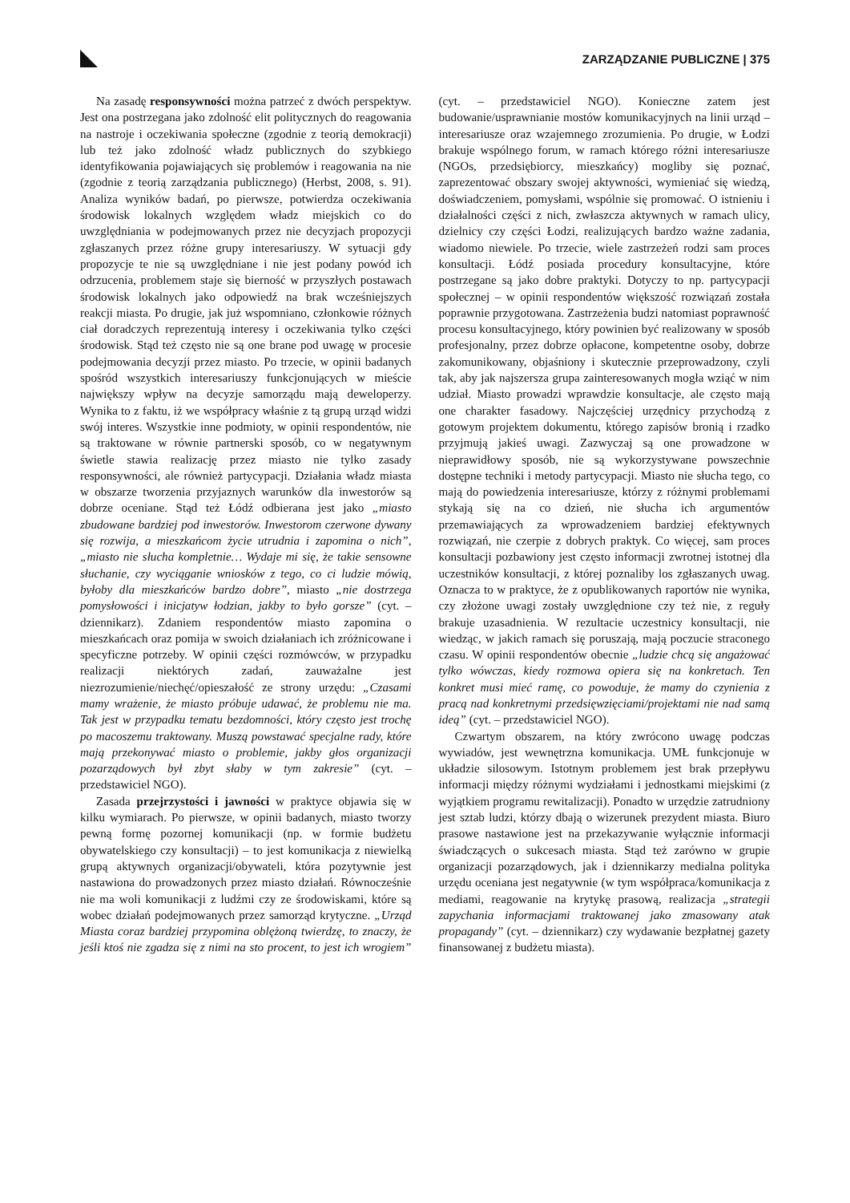ZARZĄDZANIE PUBLICZNE | 375
Na zasadę responsywności można patrzeć z dwóch perspektyw. Jest ona postrzegana jako zdolność elit politycznych do reagowania na nastroje i oczekiwania społeczne (zgodnie z teorią demokracji) lub też jako zdolność władz publicznych do szybkiego identyfikowania pojawiających się problemów i reagowania na nie (zgodnie z teorią zarządzania publicznego) (Herbst, 2008, s. 91). Analiza wyników badań, po pierwsze, potwierdza oczekiwania środowisk lokalnych względem władz miejskich co do uwzględniania w podejmowanych przez nie decyzjach propozycji zgłaszanych przez różne grupy interesariuszy. W sytuacji gdy propozycje te nie są uwzględniane i nie jest podany powód ich odrzucenia, problemem staje się bierność w przyszłych postawach środowisk lokalnych jako odpowiedź na brak wcześniejszych reakcji miasta. Po drugie, jak już wspomniano, członkowie różnych ciał doradczych reprezentują interesy i oczekiwania tylko części środowisk. Stąd też często nie są one brane pod uwagę w procesie podejmowania decyzji przez miasto. Po trzecie, w opinii badanych spośród wszystkich interesariuszy funkcjonujących w mieście największy wpływ na decyzje samorządu mają deweloperzy. Wynika to z faktu, iż we współpracy właśnie z tą grupą urząd widzi swój interes. Wszystkie inne podmioty, w opinii respondentów, nie są traktowane w równie partnerski sposób, co w negatywnym świetle stawia realizację przez miasto nie tylko zasady responsywności, ale również partycypacji. Działania władz miasta w obszarze tworzenia przyjaznych warunków dla inwestorów są dobrze oceniane. Stąd też Łódź odbierana jest jako „miasto zbudowane bardziej pod inwestorów. Inwestorom czerwone dywany się rozwija, a mieszkańcom życie utrudnia i zapomina o nich”, „miasto nie słucha kompletnie… Wydaje mi się, że takie sensowne słuchanie, czy wyciąganie wniosków z tego, co ci ludzie mówią, byłoby dla mieszkańców bardzo dobre”, miasto „nie dostrzega pomysłowości i inicjatyw łodzian, jakby to było gorsze” (cyt. – dziennikarz). Zdaniem respondentów miasto zapomina o mieszkańcach oraz pomija w swoich działaniach ich zróżnicowane i specyficzne potrzeby. W opinii części rozmówców, w przypadku realizacji niektórych zadań, zauważalne jest niezrozumienie/niechęć/opieszałość ze strony urzędu: „Czasami mamy wrażenie, że miasto próbuje udawać, że problemu nie ma. Tak jest w przypadku tematu bezdomności, który często jest trochę po macoszemu traktowany. Muszą powstawać specjalne rady, które mają przekonywać miasto o problemie, jakby głos organizacji pozarządowych był zbyt słaby w tym zakresie” (cyt. – przedstawiciel NGO).
Zasada przejrzystości i jawności w praktyce objawia się w kilku wymiarach. Po pierwsze, w opinii badanych, miasto tworzy pewną formę pozornej komunikacji (np. w formie budżetu obywatelskiego czy konsultacji) – to jest komunikacja z niewielką grupą aktywnych organizacji/obywateli, która pozytywnie jest nastawiona do prowadzonych przez miasto działań. Równocześnie nie ma woli komunikacji z ludźmi czy ze środowiskami, które są wobec działań podejmowanych przez samorząd krytyczne. „Urząd Miasta coraz bardziej przypomina oblężoną twierdzę, to znaczy, że jeśli ktoś nie zgadza się z nimi na sto procent, to jest ich wrogiem” (cyt. – przedstawiciel NGO). Konieczne zatem jest budowanie/usprawnianie mostów komunikacyjnych na linii urząd – interesariusze oraz wzajemnego zrozumienia. Po drugie, w Łodzi brakuje wspólnego forum, w ramach którego różni interesariusze (NGOs, przedsiębiorcy, mieszkańcy) mogliby się poznać, zaprezentować obszary swojej aktywności, wymieniać się wiedzą, doświadczeniem, pomysłami, wspólnie się promować. O istnieniu i działalności części z nich, zwłaszcza aktywnych w ramach ulicy, dzielnicy czy części Łodzi, realizujących bardzo ważne zadania, wiadomo niewiele. Po trzecie, wiele zastrzeżeń rodzi sam proces konsultacji. Łódź posiada procedury konsultacyjne, które postrzegane są jako dobre praktyki. Dotyczy to np. partycypacji społecznej – w opinii respondentów większość rozwiązań została poprawnie przygotowana. Zastrzeżenia budzi natomiast poprawność procesu konsultacyjnego, który powinien być realizowany w sposób profesjonalny, przez dobrze opłacone, kompetentne osoby, dobrze zakomunikowany, objaśniony i skutecznie przeprowadzony, czyli tak, aby jak najszersza grupa zainteresowanych mogła wziąć w nim udział. Miasto prowadzi wprawdzie konsultacje, ale często mają one charakter fasadowy. Najczęściej urzędnicy przychodzą z gotowym projektem dokumentu, którego zapisów bronią i rzadko przyjmują jakieś uwagi. Zazwyczaj są one prowadzone w nieprawidłowy sposób, nie są wykorzystywane powszechnie dostępne techniki i metody partycypacji. Miasto nie słucha tego, co mają do powiedzenia interesariusze, którzy z różnymi problemami stykają się na co dzień, nie słucha ich argumentów przemawiających za wprowadzeniem bardziej efektywnych rozwiązań, nie czerpie z dobrych praktyk. Co więcej, sam proces konsultacji pozbawiony jest często informacji zwrotnej istotnej dla uczestników konsultacji, z której poznaliby los zgłaszanych uwag. Oznacza to w praktyce, że z opublikowanych raportów nie wynika, czy złożone uwagi zostały uwzględnione czy też nie, z reguły brakuje uzasadnienia. W rezultacie uczestnicy konsultacji, nie wiedząc, w jakich ramach się poruszają, mają poczucie straconego czasu. W opinii respondentów obecnie „ludzie chcą się angażować tylko wówczas, kiedy rozmowa opiera się na konkretach. Ten konkret musi mieć ramę, co powoduje, że mamy do czynienia z pracą nad konkretnymi przedsięwzięciami/projektami nie nad samą ideą” (cyt. – przedstawiciel NGO).
Czwartym obszarem, na który zwrócono uwagę podczas wywiadów, jest wewnętrzna komunikacja. UMŁ funkcjonuje w układzie silosowym. Istotnym problemem jest brak przepływu informacji między różnymi wydziałami i jednostkami miejskimi (z wyjątkiem programu rewitalizacji). Ponadto w urzędzie zatrudniony jest sztab ludzi, którzy dbają o wizerunek prezydent miasta. Biuro prasowe nastawione jest na przekazywanie wyłącznie informacji świadczących o sukcesach miasta. Stąd też zarówno w grupie organizacji pozarządowych, jak i dziennikarzy medialna polityka urzędu oceniana jest negatywnie (w tym współpraca/komunikacja z mediami, reagowanie na krytykę prasową, realizacja „strategii zapychania informacjami traktowanej jako zmasowany atak propagandy” (cyt. – dziennikarz) czy wydawanie bezpłatnej gazety finansowanej z budżetu miasta).